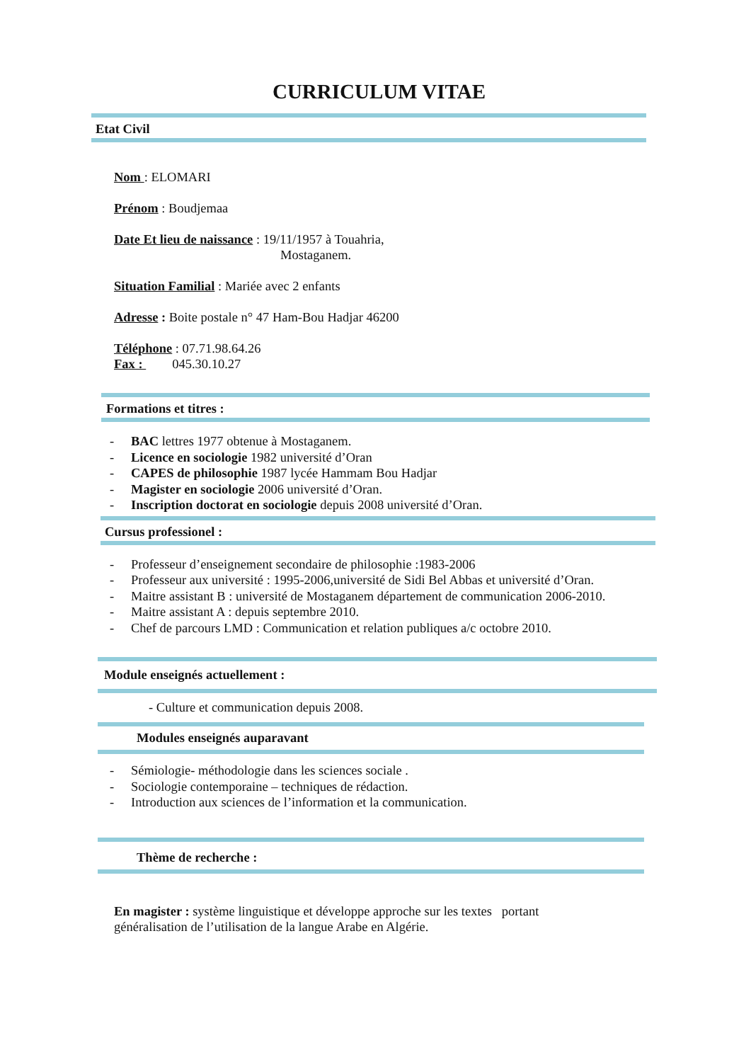CURRICULUM VITAE
Etat Civil
Nom : ELOMARI
Prénom : Boudjemaa
Date Et lieu de naissance : 19/11/1957 à Touahria,
Mostaganem.
Situation Familial : Mariée avec 2 enfants
Adresse : Boite postale n° 47 Ham-Bou Hadjar 46200
Téléphone : 07.71.98.64.26
Fax : 045.30.10.27
Formations et titres :
- BAC lettres 1977 obtenue à Mostaganem.
- Licence en sociologie 1982 université d’Oran
- CAPES de philosophie 1987 lycée Hammam Bou Hadjar
- Magister en sociologie 2006 université d’Oran.
- Inscription doctorat en sociologie depuis 2008 université d’Oran.
Cursus professionel :
- Professeur d’enseignement secondaire de philosophie :1983-2006
- Professeur aux université : 1995-2006,université de Sidi Bel Abbas et université d’Oran.
- Maitre assistant B : université de Mostaganem département de communication 2006-2010.
- Maitre assistant A : depuis septembre 2010.
- Chef de parcours LMD : Communication et relation publiques a/c octobre 2010.
Module enseignés actuellement :
- Culture et communication depuis 2008.
Modules enseignés auparavant
- Sémiologie- méthodologie dans les sciences sociale .
- Sociologie contemporaine – techniques de rédaction.
- Introduction aux sciences de l’information et la communication.
Thème de recherche :
En magister : système linguistique et développe approche sur les textes portant généralisation de l’utilisation de la langue Arabe en Algérie.